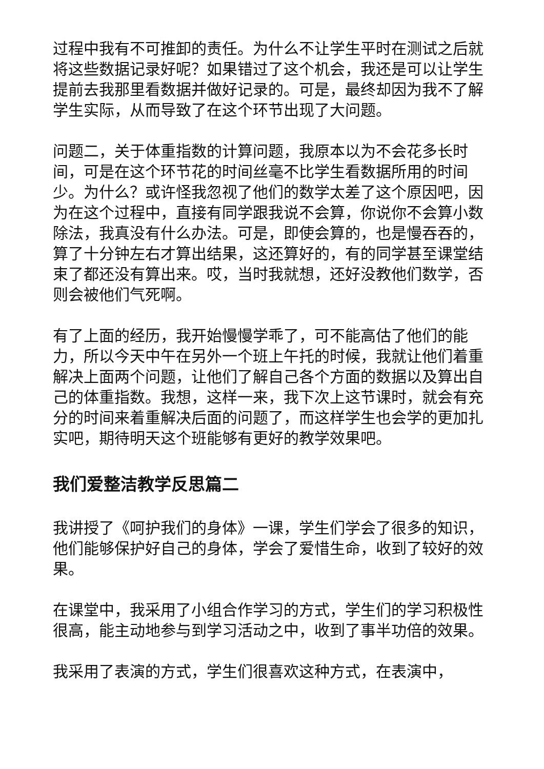过程中我有不可推卸的责任。为什么不让学生平时在测试之后就将这些数据记录好呢？如果错过了这个机会，我还是可以让学生提前去我那里看数据并做好记录的。可是，最终却因为我不了解学生实际，从而导致了在这个环节出现了大问题。
问题二，关于体重指数的计算问题，我原本以为不会花多长时间，可是在这个环节花的时间丝毫不比学生看数据所用的时间少。为什么？或许怪我忽视了他们的数学太差了这个原因吧，因为在这个过程中，直接有同学跟我说不会算，你说你不会算小数除法，我真没有什么办法。可是，即使会算的，也是慢吞吞的，算了十分钟左右才算出结果，这还算好的，有的同学甚至课堂结束了都还没有算出来。哎，当时我就想，还好没教他们数学，否则会被他们气死啊。
有了上面的经历，我开始慢慢学乖了，可不能高估了他们的能力，所以今天中午在另外一个班上午托的时候，我就让他们着重解决上面两个问题，让他们了解自己各个方面的数据以及算出自己的体重指数。我想，这样一来，我下次上这节课时，就会有充分的时间来着重解决后面的问题了，而这样学生也会学的更加扎实吧，期待明天这个班能够有更好的教学效果吧。
我们爱整洁教学反思篇二
我讲授了《呵护我们的身体》一课，学生们学会了很多的知识，他们能够保护好自己的身体，学会了爱惜生命，收到了较好的效果。
在课堂中，我采用了小组合作学习的方式，学生们的学习积极性很高，能主动地参与到学习活动之中，收到了事半功倍的效果。
我采用了表演的方式，学生们很喜欢这种方式，在表演中，